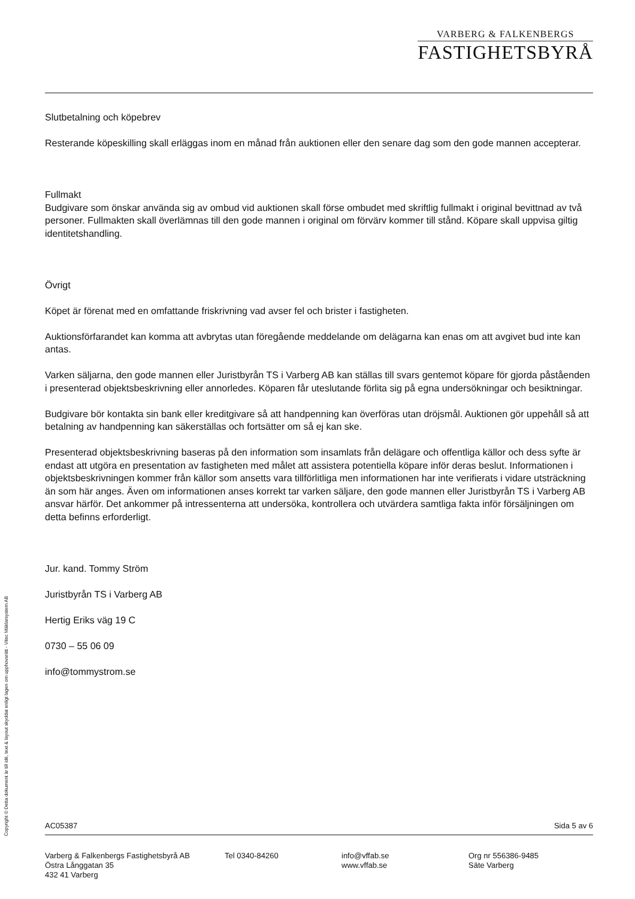VARBERG & FALKENBERGS
FASTIGHETSBYRÅ
Slutbetalning och köpebrev
Resterande köpeskilling skall erläggas inom en månad från auktionen eller den senare dag som den gode mannen accepterar.
Fullmakt
Budgivare som önskar använda sig av ombud vid auktionen skall förse ombudet med skriftlig fullmakt i original bevittnad av två personer. Fullmakten skall överlämnas till den gode mannen i original om förvärv kommer till stånd. Köpare skall uppvisa giltig identitetshandling.
Övrigt
Köpet är förenat med en omfattande friskrivning vad avser fel och brister i fastigheten.
Auktionsförfarandet kan komma att avbrytas utan föregående meddelande om delägarna kan enas om att avgivet bud inte kan antas.
Varken säljarna, den gode mannen eller Juristbyrån TS i Varberg AB kan ställas till svars gentemot köpare för gjorda påståenden i presenterad objektsbeskrivning eller annorledes. Köparen får uteslutande förlita sig på egna undersökningar och besiktningar.
Budgivare bör kontakta sin bank eller kreditgivare så att handpenning kan överföras utan dröjsmål. Auktionen gör uppehåll så att betalning av handpenning kan säkerställas och fortsätter om så ej kan ske.
Presenterad objektsbeskrivning baseras på den information som insamlats från delägare och offentliga källor och dess syfte är endast att utgöra en presentation av fastigheten med målet att assistera potentiella köpare inför deras beslut. Informationen i objektsbeskrivningen kommer från källor som ansetts vara tillförlitliga men informationen har inte verifierats i vidare utsträckning än som här anges. Även om informationen anses korrekt tar varken säljare, den gode mannen eller Juristbyrån TS i Varberg AB ansvar härför. Det ankommer på intressenterna att undersöka, kontrollera och utvärdera samtliga fakta inför försäljningen om detta befinns erforderligt.
Jur. kand. Tommy Ström
Juristbyrån TS i Varberg AB
Hertig Eriks väg 19 C
0730 – 55 06 09
info@tommystrom.se
Copyright © Detta dokument är till idé, text & layout skyddat enligt lagen om upphovsrätt - Vitec Mäklarsystem AB
AC05387 Sida 5 av 6
Varberg & Falkenbergs Fastighetsbyrå AB
Östra Långgatan 35
432 41 Varberg
Tel 0340-84260 info@vffab.se
www.vffab.se
Org nr 556386-9485
Säte Varberg